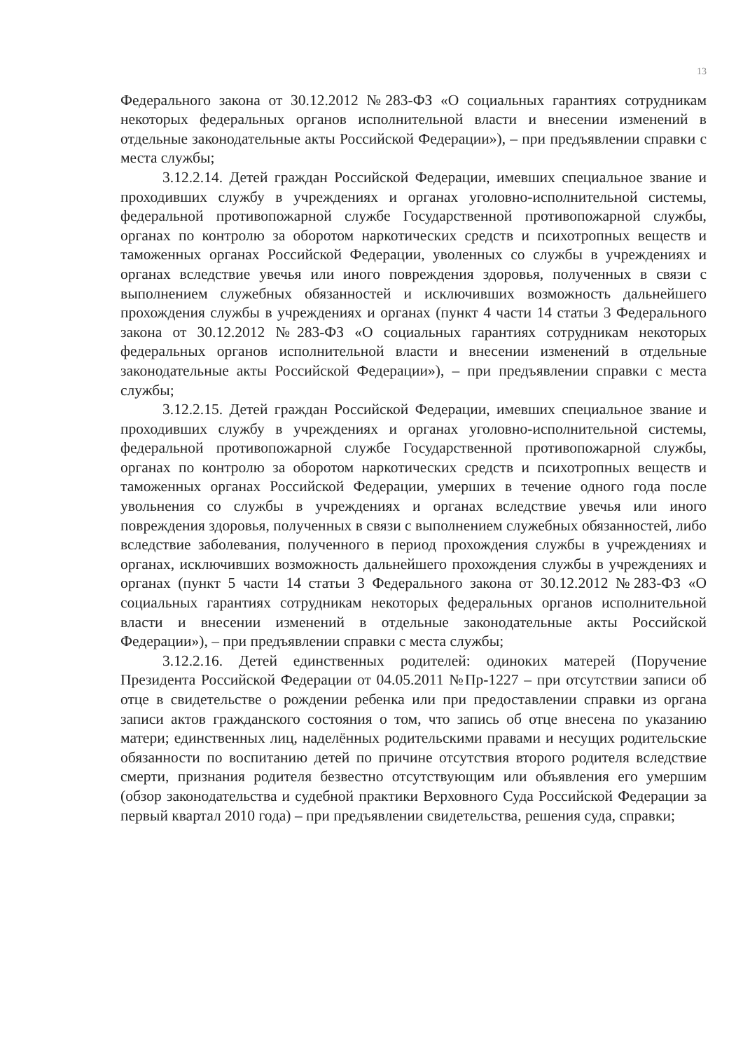13
Федерального закона от 30.12.2012 №283-ФЗ «О социальных гарантиях сотрудникам некоторых федеральных органов исполнительной власти и внесении изменений в отдельные законодательные акты Российской Федерации»), – при предъявлении справки с места службы;
3.12.2.14. Детей граждан Российской Федерации, имевших специальное звание и проходивших службу в учреждениях и органах уголовно-исполнительной системы, федеральной противопожарной службе Государственной противопожарной службы, органах по контролю за оборотом наркотических средств и психотропных веществ и таможенных органах Российской Федерации, уволенных со службы в учреждениях и органах вследствие увечья или иного повреждения здоровья, полученных в связи с выполнением служебных обязанностей и исключивших возможность дальнейшего прохождения службы в учреждениях и органах (пункт 4 части 14 статьи 3 Федерального закона от 30.12.2012 №283-ФЗ «О социальных гарантиях сотрудникам некоторых федеральных органов исполнительной власти и внесении изменений в отдельные законодательные акты Российской Федерации»), – при предъявлении справки с места службы;
3.12.2.15. Детей граждан Российской Федерации, имевших специальное звание и проходивших службу в учреждениях и органах уголовно-исполнительной системы, федеральной противопожарной службе Государственной противопожарной службы, органах по контролю за оборотом наркотических средств и психотропных веществ и таможенных органах Российской Федерации, умерших в течение одного года после увольнения со службы в учреждениях и органах вследствие увечья или иного повреждения здоровья, полученных в связи с выполнением служебных обязанностей, либо вследствие заболевания, полученного в период прохождения службы в учреждениях и органах, исключивших возможность дальнейшего прохождения службы в учреждениях и органах (пункт 5 части 14 статьи 3 Федерального закона от 30.12.2012 №283-ФЗ «О социальных гарантиях сотрудникам некоторых федеральных органов исполнительной власти и внесении изменений в отдельные законодательные акты Российской Федерации»), – при предъявлении справки с места службы;
3.12.2.16. Детей единственных родителей: одиноких матерей (Поручение Президента Российской Федерации от 04.05.2011 №Пр-1227 – при отсутствии записи об отце в свидетельстве о рождении ребенка или при предоставлении справки из органа записи актов гражданского состояния о том, что запись об отце внесена по указанию матери; единственных лиц, наделённых родительскими правами и несущих родительские обязанности по воспитанию детей по причине отсутствия второго родителя вследствие смерти, признания родителя безвестно отсутствующим или объявления его умершим (обзор законодательства и судебной практики Верховного Суда Российской Федерации за первый квартал 2010 года) – при предъявлении свидетельства, решения суда, справки;